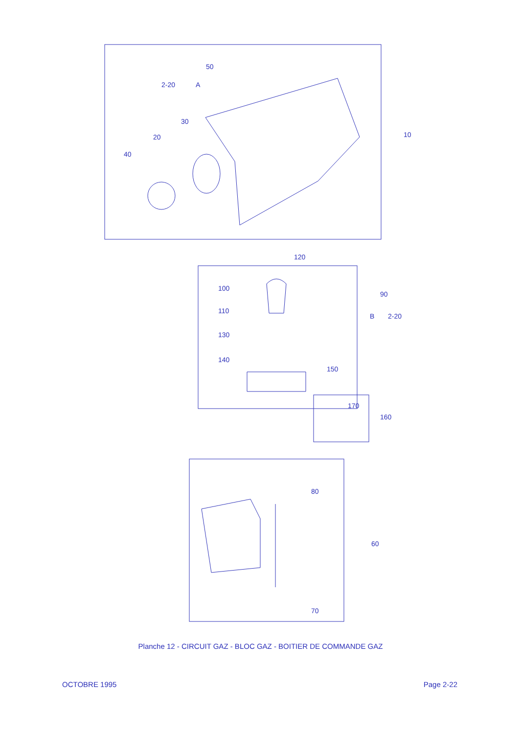50
2-20
A
30
20
40
10
120
100
110
90
B
2-20
130
140
150
170
160
80
60
70
Planche 12 - CIRCUIT GAZ - BLOC GAZ - BOITIER DE COMMANDE GAZ
OCTOBRE 1995 Page 2-22